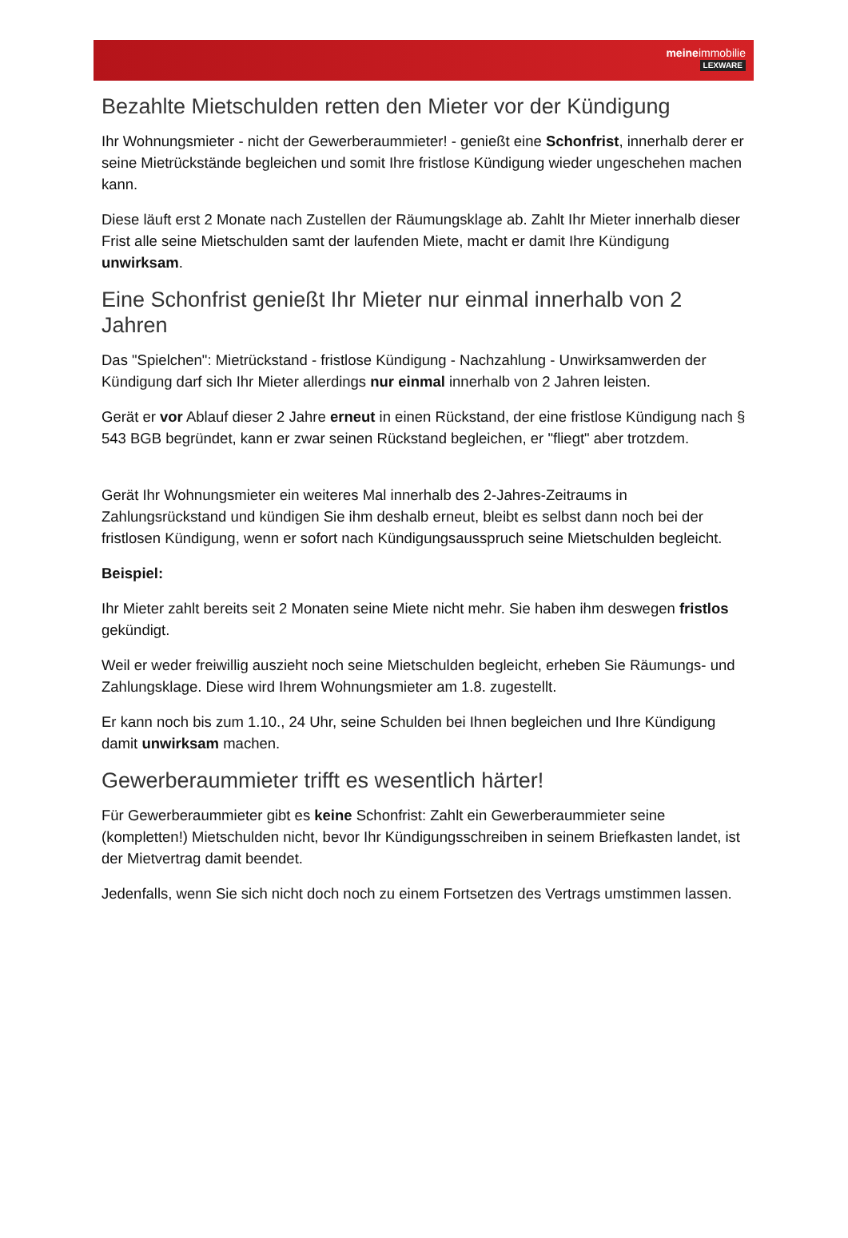meineimmobilie
LEXWARE
Bezahlte Mietschulden retten den Mieter vor der Kündigung
Ihr Wohnungsmieter - nicht der Gewerberaummieter! - genießt eine Schonfrist, innerhalb derer er seine Mietrückstände begleichen und somit Ihre fristlose Kündigung wieder ungeschehen machen kann.
Diese läuft erst 2 Monate nach Zustellen der Räumungsklage ab. Zahlt Ihr Mieter innerhalb dieser Frist alle seine Mietschulden samt der laufenden Miete, macht er damit Ihre Kündigung unwirksam.
Eine Schonfrist genießt Ihr Mieter nur einmal innerhalb von 2 Jahren
Das "Spielchen": Mietrückstand - fristlose Kündigung - Nachzahlung - Unwirksamwerden der Kündigung darf sich Ihr Mieter allerdings nur einmal innerhalb von 2 Jahren leisten.
Gerät er vor Ablauf dieser 2 Jahre erneut in einen Rückstand, der eine fristlose Kündigung nach § 543 BGB begründet, kann er zwar seinen Rückstand begleichen, er "fliegt" aber trotzdem.
Gerät Ihr Wohnungsmieter ein weiteres Mal innerhalb des 2-Jahres-Zeitraums in Zahlungsrückstand und kündigen Sie ihm deshalb erneut, bleibt es selbst dann noch bei der fristlosen Kündigung, wenn er sofort nach Kündigungsausspruch seine Mietschulden begleicht.
Beispiel:
Ihr Mieter zahlt bereits seit 2 Monaten seine Miete nicht mehr. Sie haben ihm deswegen fristlos gekündigt.
Weil er weder freiwillig auszieht noch seine Mietschulden begleicht, erheben Sie Räumungs- und Zahlungsklage. Diese wird Ihrem Wohnungsmieter am 1.8. zugestellt.
Er kann noch bis zum 1.10., 24 Uhr, seine Schulden bei Ihnen begleichen und Ihre Kündigung damit unwirksam machen.
Gewerberaummieter trifft es wesentlich härter!
Für Gewerberaummieter gibt es keine Schonfrist: Zahlt ein Gewerberaummieter seine (kompletten!) Mietschulden nicht, bevor Ihr Kündigungsschreiben in seinem Briefkasten landet, ist der Mietvertrag damit beendet.
Jedenfalls, wenn Sie sich nicht doch noch zu einem Fortsetzen des Vertrags umstimmen lassen.